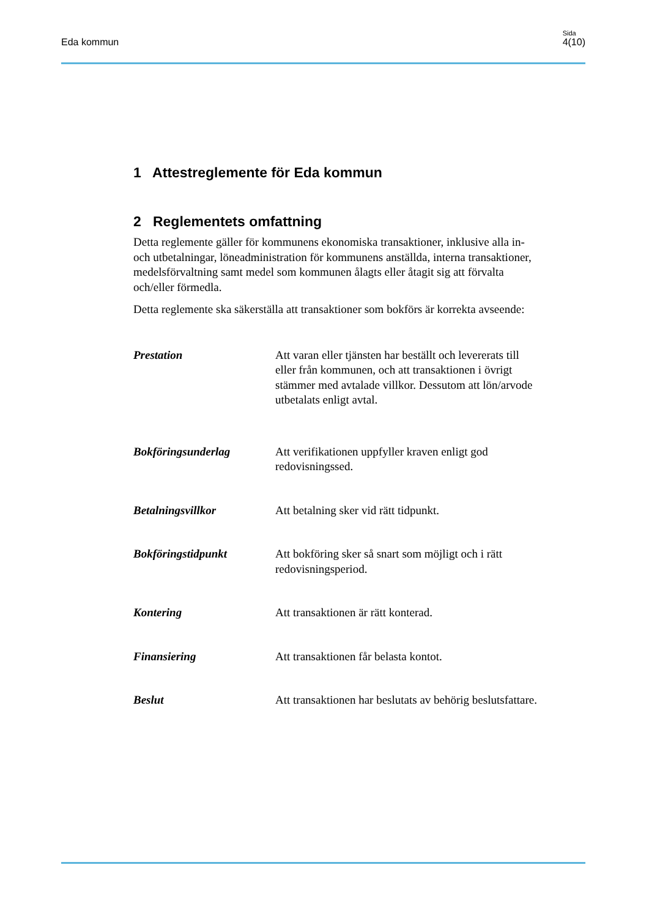Eda kommun
Sida
4(10)
1 Attestreglemente för Eda kommun
2 Reglementets omfattning
Detta reglemente gäller för kommunens ekonomiska transaktioner, inklusive alla in- och utbetalningar, löneadministration för kommunens anställda, interna transaktioner, medelsförvaltning samt medel som kommunen ålagts eller åtagit sig att förvalta och/eller förmedla.
Detta reglemente ska säkerställa att transaktioner som bokförs är korrekta avseende:
Prestation Att varan eller tjänsten har beställt och levererats till eller från kommunen, och att transaktionen i övrigt stämmer med avtalade villkor. Dessutom att lön/arvode utbetalats enligt avtal.
Bokföringsunderlag Att verifikationen uppfyller kraven enligt god redovisningssed.
Betalningsvillkor Att betalning sker vid rätt tidpunkt.
Bokföringstidpunkt Att bokföring sker så snart som möjligt och i rätt redovisningsperiod.
Kontering Att transaktionen är rätt konterad.
Finansiering Att transaktionen får belasta kontot.
Beslut Att transaktionen har beslutats av behörig beslutsfattare.